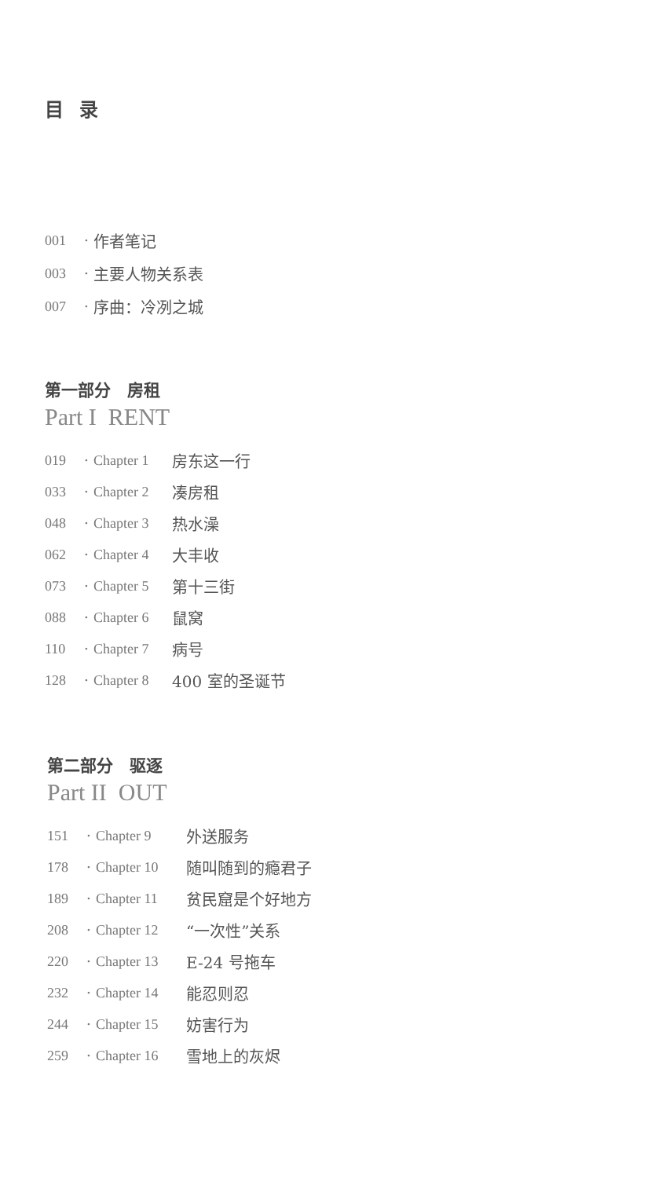目 录
001 · 作者笔记
003 · 主要人物关系表
007 · 序曲：冷冽之城
第一部分　房租
Part I RENT
019 · Chapter 1 房东这一行
033 · Chapter 2 凑房租
048 · Chapter 3 热水澡
062 · Chapter 4 大丰收
073 · Chapter 5 第十三街
088 · Chapter 6 鼠窝
110 · Chapter 7 病号
128 · Chapter 8 400 室的圣诞节
第二部分　驱逐
Part II OUT
151 · Chapter 9 外送服务
178 · Chapter 10 随叫随到的瘾君子
189 · Chapter 11 贫民窟是个好地方
208 · Chapter 12 “一次性”关系
220 · Chapter 13 E-24 号拖车
232 · Chapter 14 能忍则忍
244 · Chapter 15 妨害行为
259 · Chapter 16 雪地上的灰烬